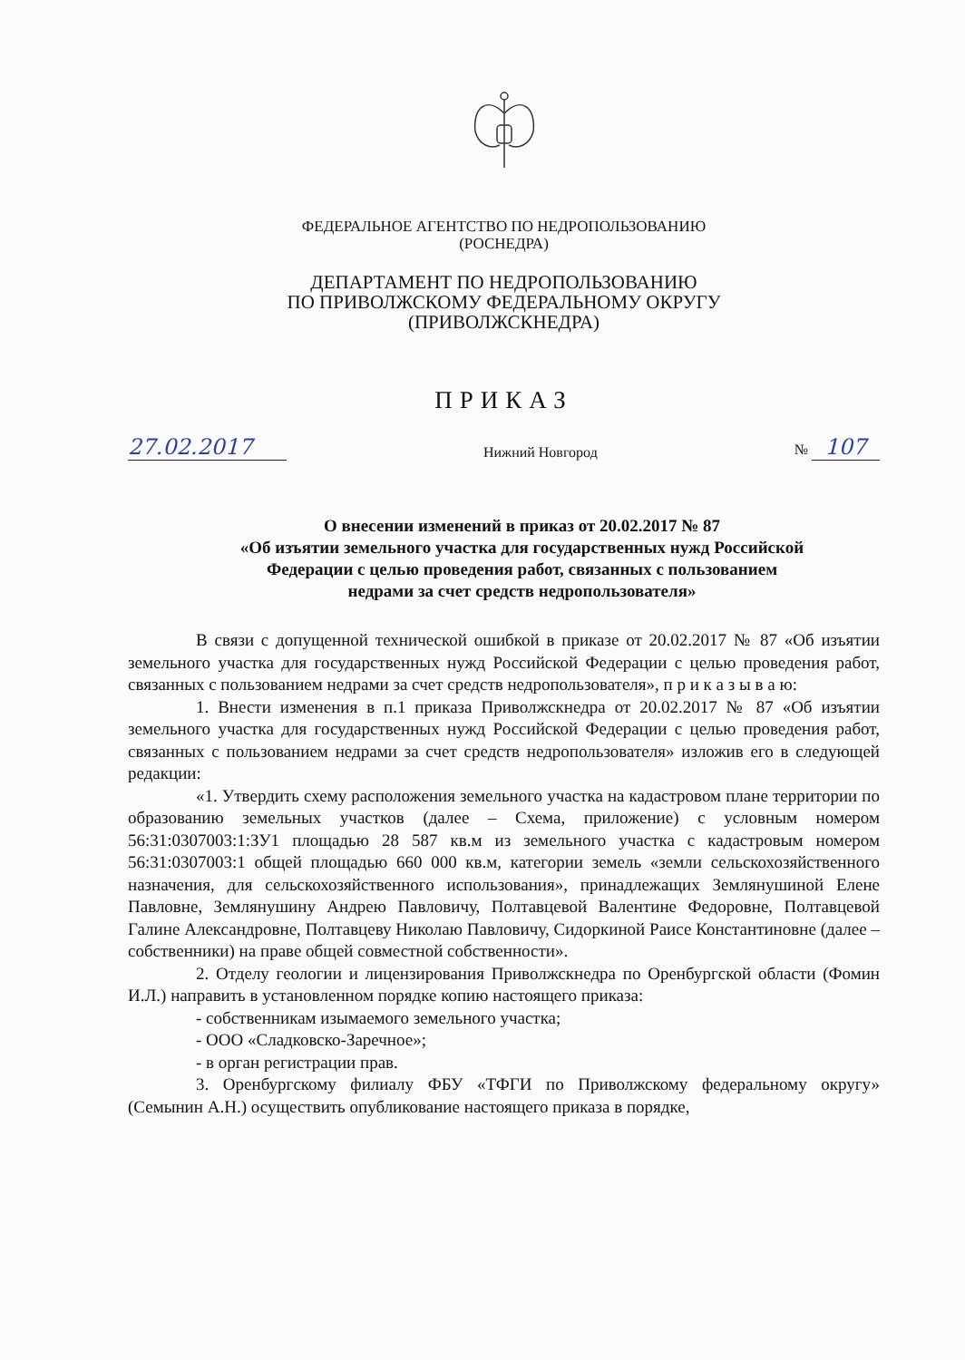ФЕДЕРАЛЬНОЕ АГЕНТСТВО ПО НЕДРОПОЛЬЗОВАНИЮ
(РОСНЕДРА)
ДЕПАРТАМЕНТ ПО НЕДРОПОЛЬЗОВАНИЮ
ПО ПРИВОЛЖСКОМУ ФЕДЕРАЛЬНОМУ ОКРУГУ
(ПРИВОЛЖСКНЕДРА)
ПРИКАЗ
27.02.2017 Нижний Новгород № 107
О внесении изменений в приказ от 20.02.2017 № 87
«Об изъятии земельного участка для государственных нужд Российской
Федерации с целью проведения работ, связанных с пользованием
недрами за счет средств недропользователя»
В связи с допущенной технической ошибкой в приказе от 20.02.2017 № 87 «Об изъятии земельного участка для государственных нужд Российской Федерации с целью проведения работ, связанных с пользованием недрами за счет средств недропользователя», п р и к а з ы в а ю:
1. Внести изменения в п.1 приказа Приволжскнедра от 20.02.2017 № 87 «Об изъятии земельного участка для государственных нужд Российской Федерации с целью проведения работ, связанных с пользованием недрами за счет средств недропользователя» изложив его в следующей редакции:
«1. Утвердить схему расположения земельного участка на кадастровом плане территории по образованию земельных участков (далее – Схема, приложение) с условным номером 56:31:0307003:1:ЗУ1 площадью 28 587 кв.м из земельного участка с кадастровым номером 56:31:0307003:1 общей площадью 660 000 кв.м, категории земель «земли сельскохозяйственного назначения, для сельскохозяйственного использования», принадлежащих Землянушиной Елене Павловне, Землянушину Андрею Павловичу, Полтавцевой Валентине Федоровне, Полтавцевой Галине Александровне, Полтавцеву Николаю Павловичу, Сидоркиной Раисе Константиновне (далее – собственники) на праве общей совместной собственности».
2. Отделу геологии и лицензирования Приволжскнедра по Оренбургской области (Фомин И.Л.) направить в установленном порядке копию настоящего приказа:
- собственникам изымаемого земельного участка;
- ООО «Сладковско-Заречное»;
- в орган регистрации прав.
3. Оренбургскому филиалу ФБУ «ТФГИ по Приволжскому федеральному округу» (Семынин А.Н.) осуществить опубликование настоящего приказа в порядке,